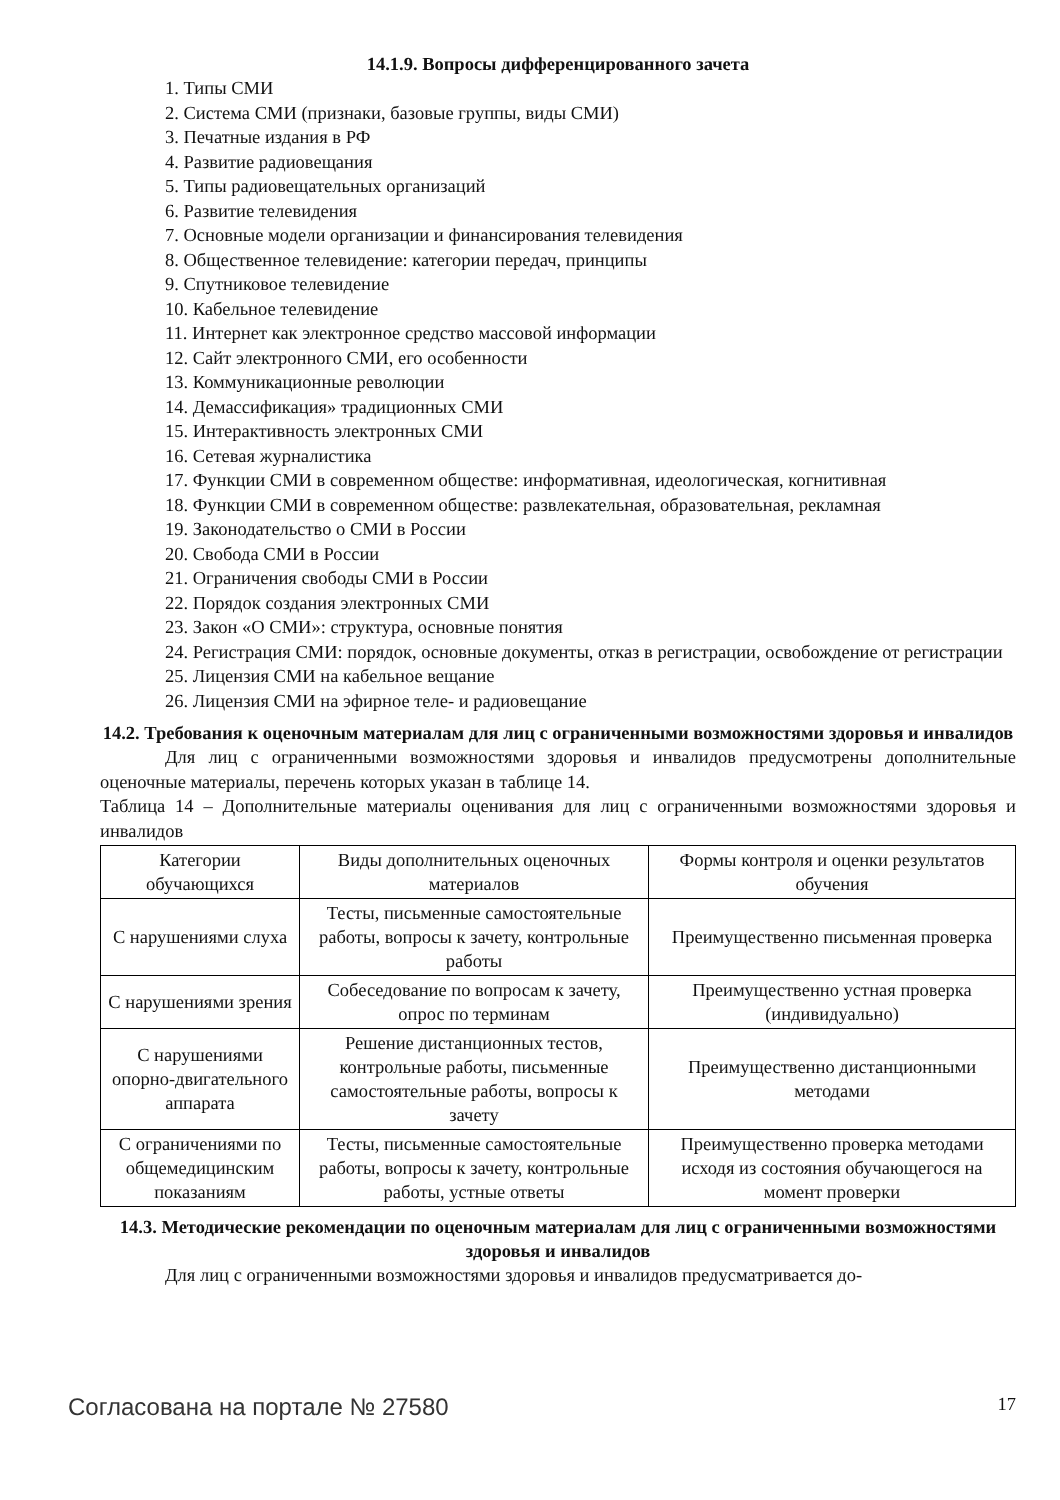14.1.9. Вопросы дифференцированного зачета
1. Типы СМИ
2. Система СМИ (признаки, базовые группы, виды СМИ)
3. Печатные издания в РФ
4. Развитие радиовещания
5. Типы радиовещательных организаций
6. Развитие телевидения
7. Основные модели организации и финансирования телевидения
8. Общественное телевидение: категории передач, принципы
9. Спутниковое телевидение
10. Кабельное телевидение
11. Интернет как электронное средство массовой информации
12. Сайт электронного СМИ, его особенности
13. Коммуникационные революции
14. Демассификация» традиционных СМИ
15. Интерактивность электронных СМИ
16. Сетевая журналистика
17. Функции СМИ в современном обществе: информативная, идеологическая, когнитивная
18. Функции СМИ в современном обществе: развлекательная, образовательная, рекламная
19. Законодательство о СМИ в России
20. Свобода СМИ в России
21. Ограничения свободы СМИ в России
22. Порядок создания электронных СМИ
23. Закон «О СМИ»: структура, основные понятия
24. Регистрация СМИ: порядок, основные документы, отказ в регистрации, освобождение от регистрации
25. Лицензия СМИ на кабельное вещание
26. Лицензия СМИ на эфирное теле- и радиовещание
14.2. Требования к оценочным материалам для лиц с ограниченными возможностями здоровья и инвалидов
Для лиц с ограниченными возможностями здоровья и инвалидов предусмотрены дополнительные оценочные материалы, перечень которых указан в таблице 14.
Таблица 14 – Дополнительные материалы оценивания для лиц с ограниченными возможностями здоровья и инвалидов
| Категории обучающихся | Виды дополнительных оценочных материалов | Формы контроля и оценки результатов обучения |
| С нарушениями слуха | Тесты, письменные самостоятельные работы, вопросы к зачету, контрольные работы | Преимущественно письменная проверка |
| С нарушениями зрения | Собеседование по вопросам к зачету, опрос по терминам | Преимущественно устная проверка (индивидуально) |
| С нарушениями опорно-двигательного аппарата | Решение дистанционных тестов, контрольные работы, письменные самостоятельные работы, вопросы к зачету | Преимущественно дистанционными методами |
| С ограничениями по общемедицинским показаниям | Тесты, письменные самостоятельные работы, вопросы к зачету, контрольные работы, устные ответы | Преимущественно проверка методами исходя из состояния обучающегося на момент проверки |
14.3. Методические рекомендации по оценочным материалам для лиц с ограниченными возможностями здоровья и инвалидов
Для лиц с ограниченными возможностями здоровья и инвалидов предусматривается до-
Согласована на портале № 27580 17